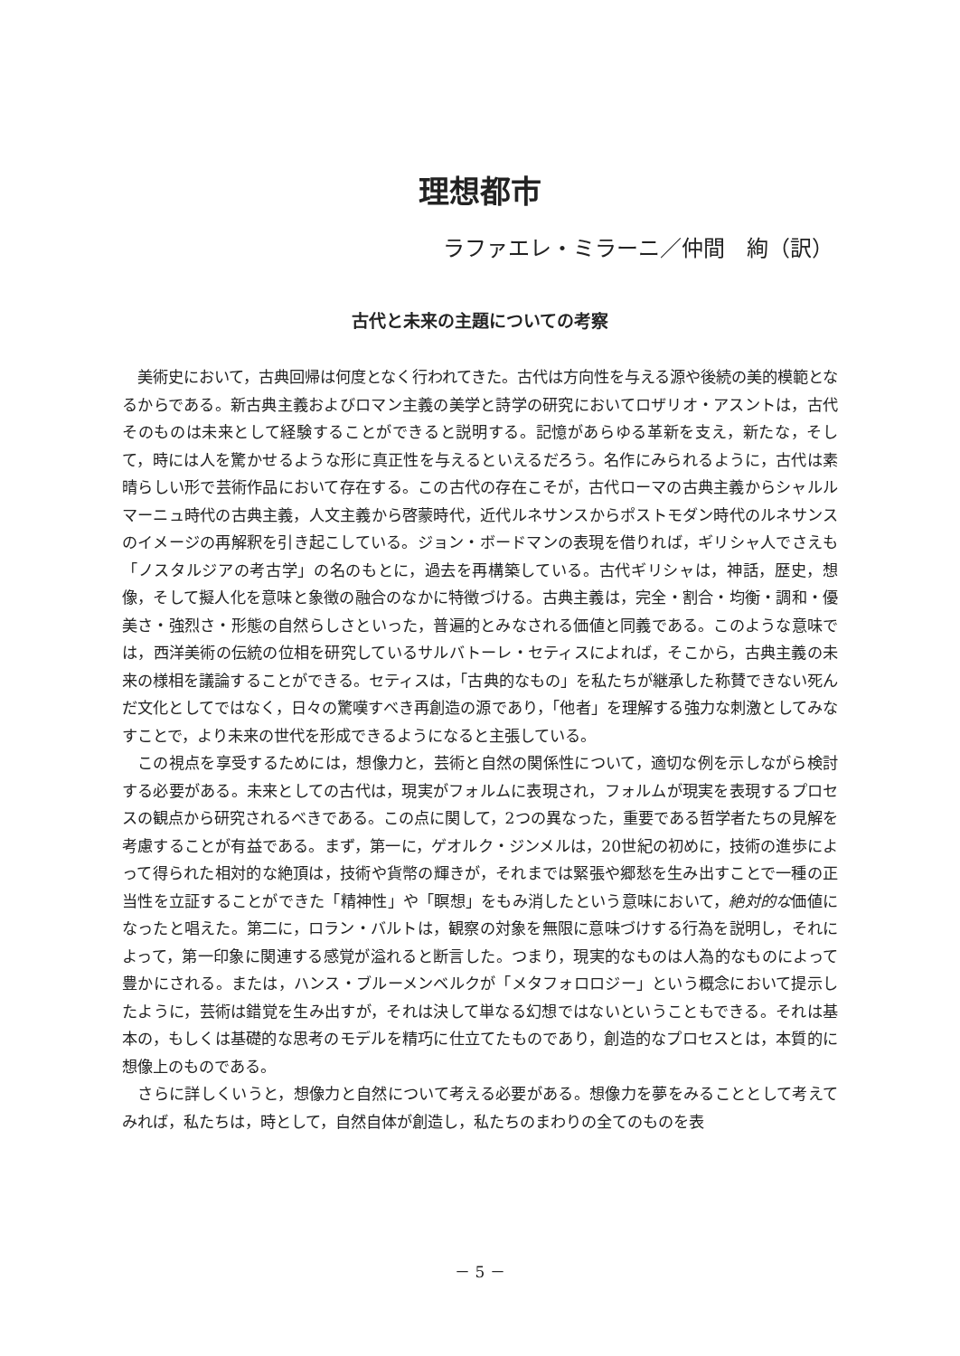理想都市
ラファエレ・ミラーニ／仲間　絢（訳）
古代と未来の主題についての考察
美術史において，古典回帰は何度となく行われてきた。古代は方向性を与える源や後続の美的模範となるからである。新古典主義およびロマン主義の美学と詩学の研究においてロザリオ・アスントは，古代そのものは未来として経験することができると説明する。記憶があらゆる革新を支え，新たな，そして，時には人を驚かせるような形に真正性を与えるといえるだろう。名作にみられるように，古代は素晴らしい形で芸術作品において存在する。この古代の存在こそが，古代ローマの古典主義からシャルルマーニュ時代の古典主義，人文主義から啓蒙時代，近代ルネサンスからポストモダン時代のルネサンスのイメージの再解釈を引き起こしている。ジョン・ボードマンの表現を借りれば，ギリシャ人でさえも「ノスタルジアの考古学」の名のもとに，過去を再構築している。古代ギリシャは，神話，歴史，想像，そして擬人化を意味と象徴の融合のなかに特徴づける。古典主義は，完全・割合・均衡・調和・優美さ・強烈さ・形態の自然らしさといった，普遍的とみなされる価値と同義である。このような意味では，西洋美術の伝統の位相を研究しているサルバトーレ・セティスによれば，そこから，古典主義の未来の様相を議論することができる。セティスは，「古典的なもの」を私たちが継承した称賛できない死んだ文化としてではなく，日々の驚嘆すべき再創造の源であり，「他者」を理解する強力な刺激としてみなすことで，より未来の世代を形成できるようになると主張している。
この視点を享受するためには，想像力と，芸術と自然の関係性について，適切な例を示しながら検討する必要がある。未来としての古代は，現実がフォルムに表現され，フォルムが現実を表現するプロセスの観点から研究されるべきである。この点に関して，2つの異なった，重要である哲学者たちの見解を考慮することが有益である。まず，第一に，ゲオルク・ジンメルは，20世紀の初めに，技術の進歩によって得られた相対的な絶頂は，技術や貨幣の輝きが，それまでは緊張や郷愁を生み出すことで一種の正当性を立証することができた「精神性」や「瞑想」をもみ消したという意味において，絶対的な価値になったと唱えた。第二に，ロラン・バルトは，観察の対象を無限に意味づけする行為を説明し，それによって，第一印象に関連する感覚が溢れると断言した。つまり，現実的なものは人為的なものによって豊かにされる。または，ハンス・ブルーメンベルクが「メタフォロロジー」という概念において提示したように，芸術は錯覚を生み出すが，それは決して単なる幻想ではないということもできる。それは基本の，もしくは基礎的な思考のモデルを精巧に仕立てたものであり，創造的なプロセスとは，本質的に想像上のものである。
さらに詳しくいうと，想像力と自然について考える必要がある。想像力を夢をみることとして考えてみれば，私たちは，時として，自然自体が創造し，私たちのまわりの全てのものを表
－ 5 －